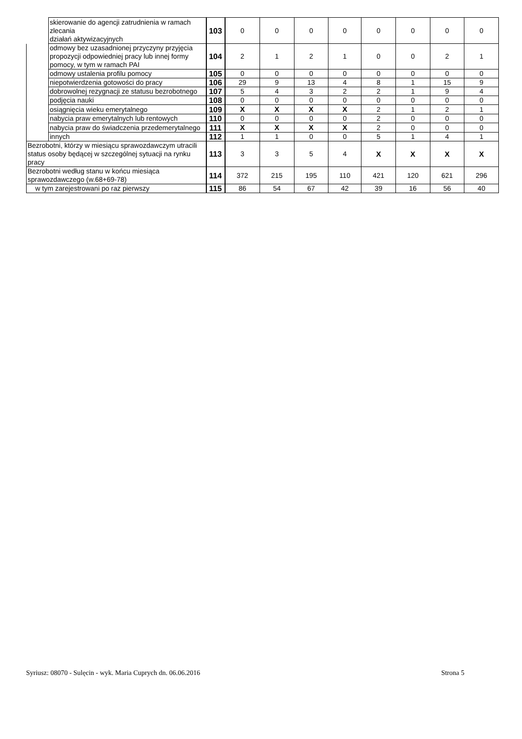| | skierowanie do agencji zatrudnienia w ramach zlecania działań aktywizacyjnych | 103 | 0 | 0 | 0 | 0 | 0 | 0 | 0 | 0 |
| | odmowy bez uzasadnionej przyczyny przyjęcia propozycji odpowiedniej pracy lub innej formy pomocy, w tym w ramach PAI | 104 | 2 | 1 | 2 | 1 | 0 | 0 | 2 | 1 |
| | odmowy ustalenia profilu pomocy | 105 | 0 | 0 | 0 | 0 | 0 | 0 | 0 | 0 |
| | niepotwierdzenia gotowości do pracy | 106 | 29 | 9 | 13 | 4 | 8 | 1 | 15 | 9 |
| | dobrowolnej rezygnacji ze statusu bezrobotnego | 107 | 5 | 4 | 3 | 2 | 2 | 1 | 9 | 4 |
| | podjęcia nauki | 108 | 0 | 0 | 0 | 0 | 0 | 0 | 0 | 0 |
| | osiągnięcia wieku emerytalnego | 109 | X | X | X | X | 2 | 1 | 2 | 1 |
| | nabycia praw emerytalnych lub rentowych | 110 | 0 | 0 | 0 | 0 | 2 | 0 | 0 | 0 |
| | nabycia praw do świadczenia przedemerytalnego | 111 | X | X | X | X | 2 | 0 | 0 | 0 |
| | innych | 112 | 1 | 1 | 0 | 0 | 5 | 1 | 4 | 1 |
| Bezrobotni, którzy w miesiącu sprawozdawczym utracili status osoby będącej w szczególnej sytuacji na rynku pracy | | 113 | 3 | 3 | 5 | 4 | X | X | X | X |
| Bezrobotni według stanu w końcu miesiąca sprawozdawczego (w.68+69-78) | | 114 | 372 | 215 | 195 | 110 | 421 | 120 | 621 | 296 |
| w tym zarejestrowani po raz pierwszy | | 115 | 86 | 54 | 67 | 42 | 39 | 16 | 56 | 40 |
Syriusz: 08070 - Sulęcin - wyk. Maria Cuprych dn. 06.06.2016 Strona 5